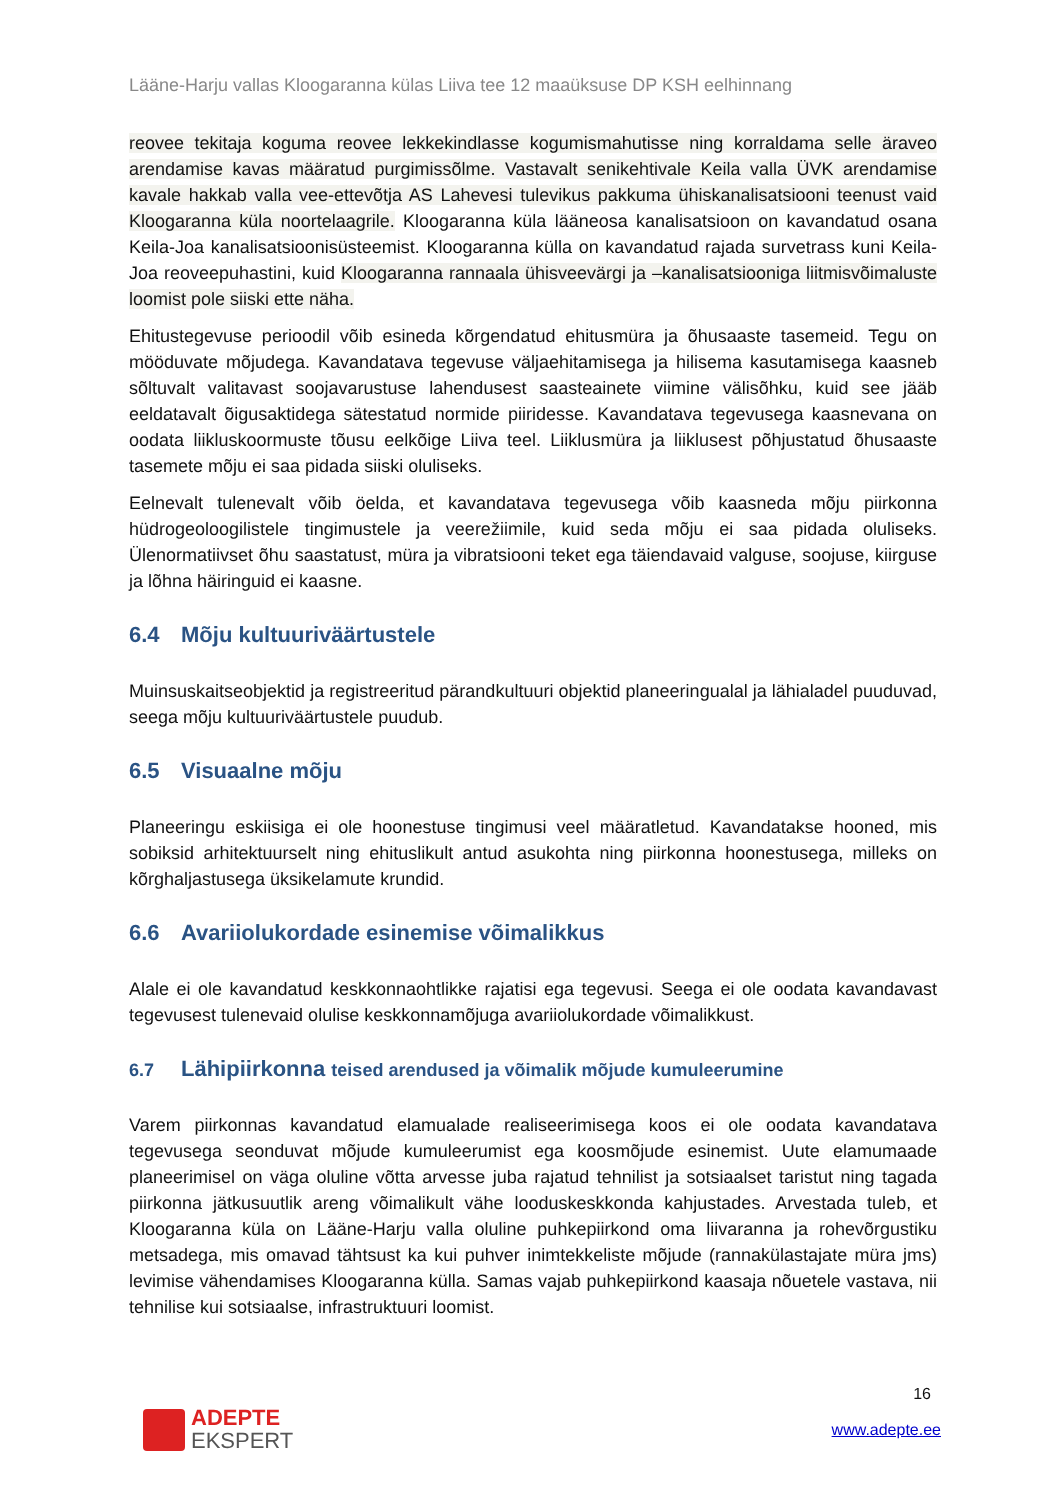Lääne-Harju vallas Kloogaranna külas Liiva tee 12 maaüksuse DP KSH eelhinnang
reovee tekitaja koguma reovee lekkekindlasse kogumismahutisse ning korraldama selle äraveo arendamise kavas määratud purgimissõlme. Vastavalt senikehtivale Keila valla ÜVK arendamise kavale hakkab valla vee-ettevõtja AS Lahevesi tulevikus pakkuma ühiskanalisatsiooni teenust vaid Kloogaranna küla noortelaagrile. Kloogaranna küla lääneosa kanalisatsioon on kavandatud osana Keila-Joa kanalisatsioonisüsteemist. Kloogaranna külla on kavandatud rajada survetrass kuni Keila-Joa reoveepuhastini, kuid Kloogaranna rannaala ühisveevärgi ja –kanalisatsiooniga liitmisvõimaluste loomist pole siiski ette näha.
Ehitustegevuse perioodil võib esineda kõrgendatud ehitusmüra ja õhusaaste tasemeid. Tegu on mööduvate mõjudega. Kavandatava tegevuse väljaehitamisega ja hilisema kasutamisega kaasneb sõltuvalt valitavast soojavarustuse lahendusest saasteainete viimine välisõhku, kuid see jääb eeldatavalt õigusaktidega sätestatud normide piiridesse. Kavandatava tegevusega kaasnevana on oodata liikluskoormuste tõusu eelkõige Liiva teel. Liiklusmüra ja liiklusest põhjustatud õhusaaste tasemete mõju ei saa pidada siiski oluliseks.
Eelnevalt tulenevalt võib öelda, et kavandatava tegevusega võib kaasneda mõju piirkonna hüdrogeoloogilistele tingimustele ja veerežiimile, kuid seda mõju ei saa pidada oluliseks. Ülenormatiivset õhu saastatust, müra ja vibratsiooni teket ega täiendavaid valguse, soojuse, kiirguse ja lõhna häiringuid ei kaasne.
6.4 Mõju kultuuriväärtustele
Muinsuskaitseobjektid ja registreeritud pärandkultuuri objektid planeeringualal ja lähialadel puuduvad, seega mõju kultuuriväärtustele puudub.
6.5 Visuaalne mõju
Planeeringu eskiisiga ei ole hoonestuse tingimusi veel määratletud. Kavandatakse hooned, mis sobiksid arhitektuurselt ning ehituslikult antud asukohta ning piirkonna hoonestusega, milleks on kõrghaljastusega üksikelamute krundid.
6.6 Avariiolukordade esinemise võimalikkus
Alale ei ole kavandatud keskkonnaohtlikke rajatisi ega tegevusi. Seega ei ole oodata kavandavast tegevusest tulenevaid olulise keskkonnamõjuga avariiolukordade võimalikkust.
6.7 Lähipiirkonna teised arendused ja võimalik mõjude kumuleerumine
Varem piirkonnas kavandatud elamualade realiseerimisega koos ei ole oodata kavandatava tegevusega seonduvat mõjude kumuleerumist ega koosmõjude esinemist. Uute elamumaade planeerimisel on väga oluline võtta arvesse juba rajatud tehnilist ja sotsiaalset taristut ning tagada piirkonna jätkusuutlik areng võimalikult vähe looduskeskkonda kahjustades. Arvestada tuleb, et Kloogaranna küla on Lääne-Harju valla oluline puhkepiirkond oma liivaranna ja rohevõrgustiku metsadega, mis omavad tähtsust ka kui puhver inimtekkeliste mõjude (rannakülastajate müra jms) levimise vähendamises Kloogaranna külla. Samas vajab puhkepiirkond kaasaja nõuetele vastava, nii tehnilise kui sotsiaalse, infrastruktuuri loomist.
ADEPTE
EKSPERT
16
www.adepte.ee